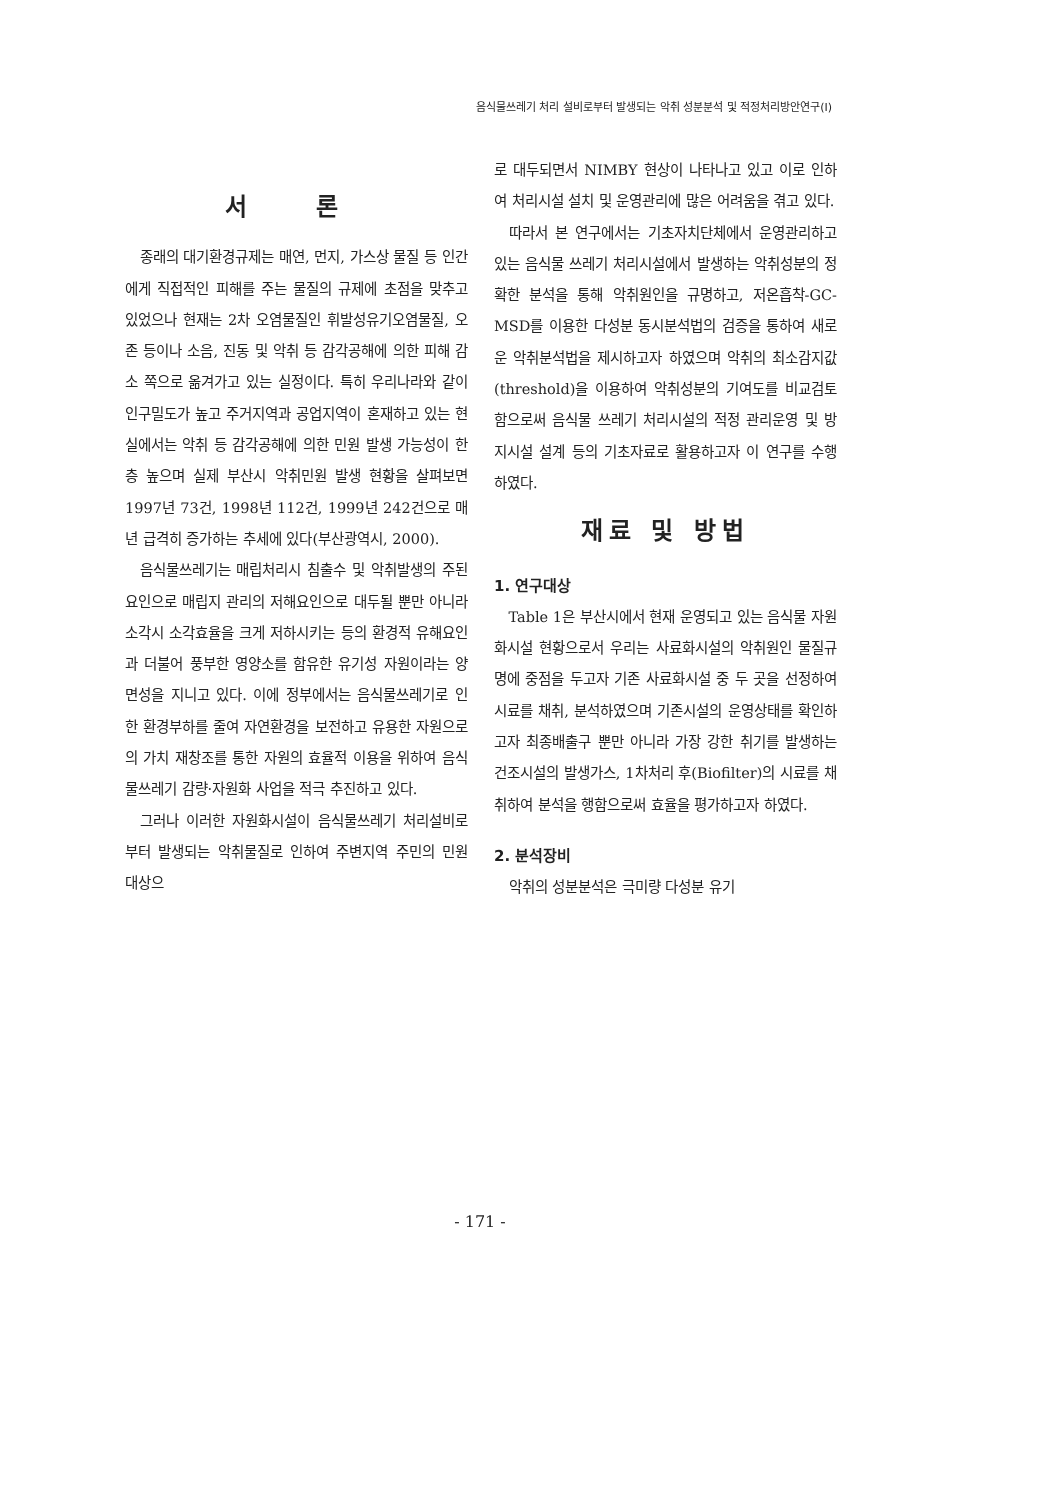음식물쓰레기 처리 설비로부터 발생되는 악취 성분분석 및 적정처리방안연구(Ⅰ)
서 론
종래의 대기환경규제는 매연, 먼지, 가스상 물질 등 인간에게 직접적인 피해를 주는 물질의 규제에 초점을 맞추고 있었으나 현재는 2차 오염물질인 휘발성유기오염물질, 오존 등이나 소음, 진동 및 악취 등 감각공해에 의한 피해 감소 쪽으로 옮겨가고 있는 실정이다. 특히 우리나라와 같이 인구밀도가 높고 주거지역과 공업지역이 혼재하고 있는 현실에서는 악취 등 감각공해에 의한 민원 발생 가능성이 한층 높으며 실제 부산시 악취민원 발생 현황을 살펴보면 1997년 73건, 1998년 112건, 1999년 242건으로 매년 급격히 증가하는 추세에 있다(부산광역시, 2000).
음식물쓰레기는 매립처리시 침출수 및 악취발생의 주된 요인으로 매립지 관리의 저해요인으로 대두될 뿐만 아니라 소각시 소각효율을 크게 저하시키는 등의 환경적 유해요인과 더불어 풍부한 영양소를 함유한 유기성 자원이라는 양면성을 지니고 있다. 이에 정부에서는 음식물쓰레기로 인한 환경부하를 줄여 자연환경을 보전하고 유용한 자원으로의 가치 재창조를 통한 자원의 효율적 이용을 위하여 음식물쓰레기 감량·자원화 사업을 적극 추진하고 있다.
그러나 이러한 자원화시설이 음식물쓰레기 처리설비로부터 발생되는 악취물질로 인하여 주변지역 주민의 민원 대상으
로 대두되면서 NIMBY 현상이 나타나고 있고 이로 인하여 처리시설 설치 및 운영관리에 많은 어려움을 겪고 있다.
따라서 본 연구에서는 기초자치단체에서 운영관리하고 있는 음식물 쓰레기 처리시설에서 발생하는 악취성분의 정확한 분석을 통해 악취원인을 규명하고, 저온흡착-GC-MSD를 이용한 다성분 동시분석법의 검증을 통하여 새로운 악취분석법을 제시하고자 하였으며 악취의 최소감지값(threshold)을 이용하여 악취성분의 기여도를 비교검토함으로써 음식물 쓰레기 처리시설의 적정 관리운영 및 방지시설 설계 등의 기초자료로 활용하고자 이 연구를 수행하였다.
재료 및 방법
1. 연구대상
Table 1은 부산시에서 현재 운영되고 있는 음식물 자원화시설 현황으로서 우리는 사료화시설의 악취원인 물질규명에 중점을 두고자 기존 사료화시설 중 두 곳을 선정하여 시료를 채취, 분석하였으며 기존시설의 운영상태를 확인하고자 최종배출구 뿐만 아니라 가장 강한 취기를 발생하는 건조시설의 발생가스, 1차처리 후(Biofilter)의 시료를 채취하여 분석을 행함으로써 효율을 평가하고자 하였다.
2. 분석장비
악취의 성분분석은 극미량 다성분 유기
- 171 -